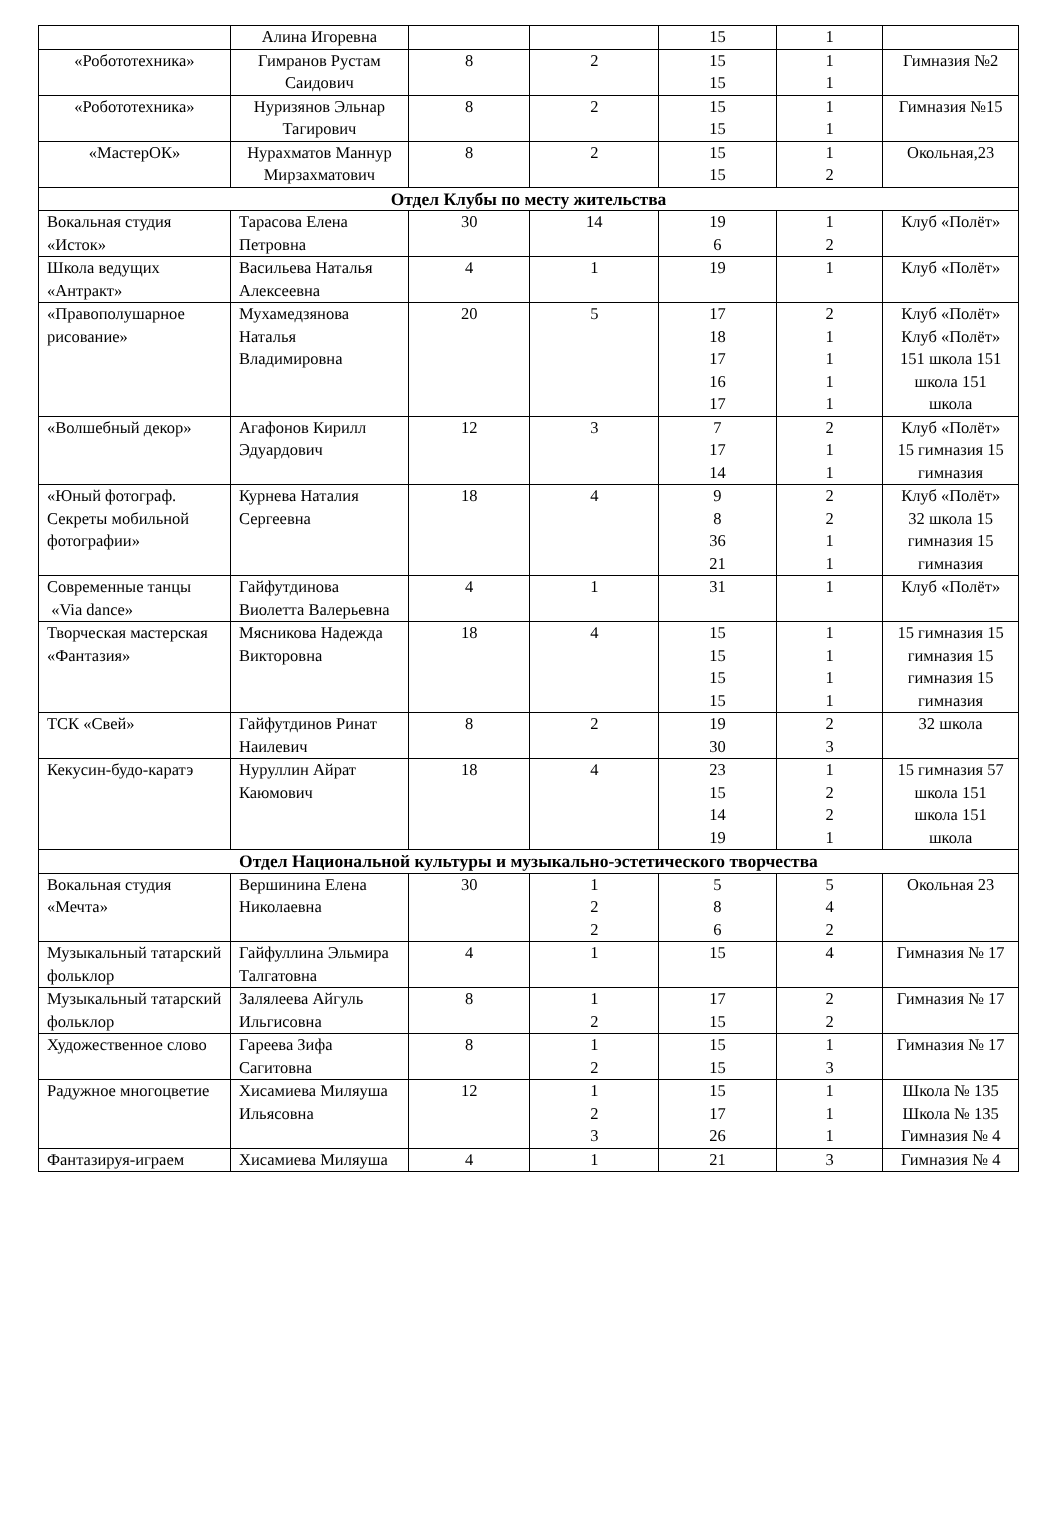| | Алина Игоревна | | | 15 | 1 | |
| «Робототехника» | Гимранов Рустам Саидович | 8 | 2 | 15 15 | 1 1 | Гимназия №2 |
| «Робототехника» | Нуризянов Эльнар Тагирович | 8 | 2 | 15 15 | 1 1 | Гимназия №15 |
| «МастерОК» | Нурахматов Маннур Мирзахматович | 8 | 2 | 15 15 | 1 2 | Окольная,23 |
| Отдел Клубы по месту жительства | | | | | | |
| Вокальная студия «Исток» | Тарасова Елена Петровна | 30 | 14 | 19 6 | 1 2 | Клуб «Полёт» |
| Школа ведущих «Антракт» | Васильева Наталья Алексеевна | 4 | 1 | 19 | 1 | Клуб «Полёт» |
| «Правополушарное рисование» | Мухамедзянова Наталья Владимировна | 20 | 5 | 17 18 17 16 17 | 2 1 1 1 1 | Клуб «Полёт» Клуб «Полёт» 151 школа 151 школа 151 школа |
| «Волшебный декор» | Агафонов Кирилл Эдуардович | 12 | 3 | 7 17 14 | 2 1 1 | Клуб «Полёт» 15 гимназия 15 гимназия |
| «Юный фотограф. Секреты мобильной фотографии» | Курнева Наталия Сергеевна | 18 | 4 | 9 8 36 21 | 2 2 1 1 | Клуб «Полёт» 32 школа 15 гимназия 15 гимназия |
| Современные танцы «Via dance» | Гайфутдинова Виолетта Валерьевна | 4 | 1 | 31 | 1 | Клуб «Полёт» |
| Творческая мастерская «Фантазия» | Мясникова Надежда Викторовна | 18 | 4 | 15 15 15 15 | 1 1 1 1 | 15 гимназия 15 гимназия 15 гимназия 15 гимназия |
| ТСК «Свей» | Гайфутдинов Ринат Наилевич | 8 | 2 | 19 30 | 2 3 | 32 школа |
| Кекусин-будо-каратэ | Нуруллин Айрат Каюмович | 18 | 4 | 23 15 14 19 | 1 2 2 1 | 15 гимназия 57 школа 151 школа 151 школа |
| Отдел Национальной культуры и музыкально-эстетического творчества | | | | | | |
| Вокальная студия «Мечта» | Вершинина Елена Николаевна | 30 | 1 2 2 | 5 8 6 | 5 4 2 | Окольная 23 |
| Музыкальный татарский фольклор | Гайфуллина Эльмира Талгатовна | 4 | 1 | 15 | 4 | Гимназия № 17 |
| Музыкальный татарский фольклор | Залялеева Айгуль Ильгисовна | 8 | 1 2 | 17 15 | 2 2 | Гимназия № 17 |
| Художественное слово | Гареева Зифа Сагитовна | 8 | 1 2 | 15 15 | 1 3 | Гимназия № 17 |
| Радужное многоцветие | Хисамиева Миляуша Ильясовна | 12 | 1 2 3 | 15 17 26 | 1 1 1 | Школа № 135 Школа № 135 Гимназия № 4 |
| Фантазируя-играем | Хисамиева Миляуша | 4 | 1 | 21 | 3 | Гимназия № 4 |